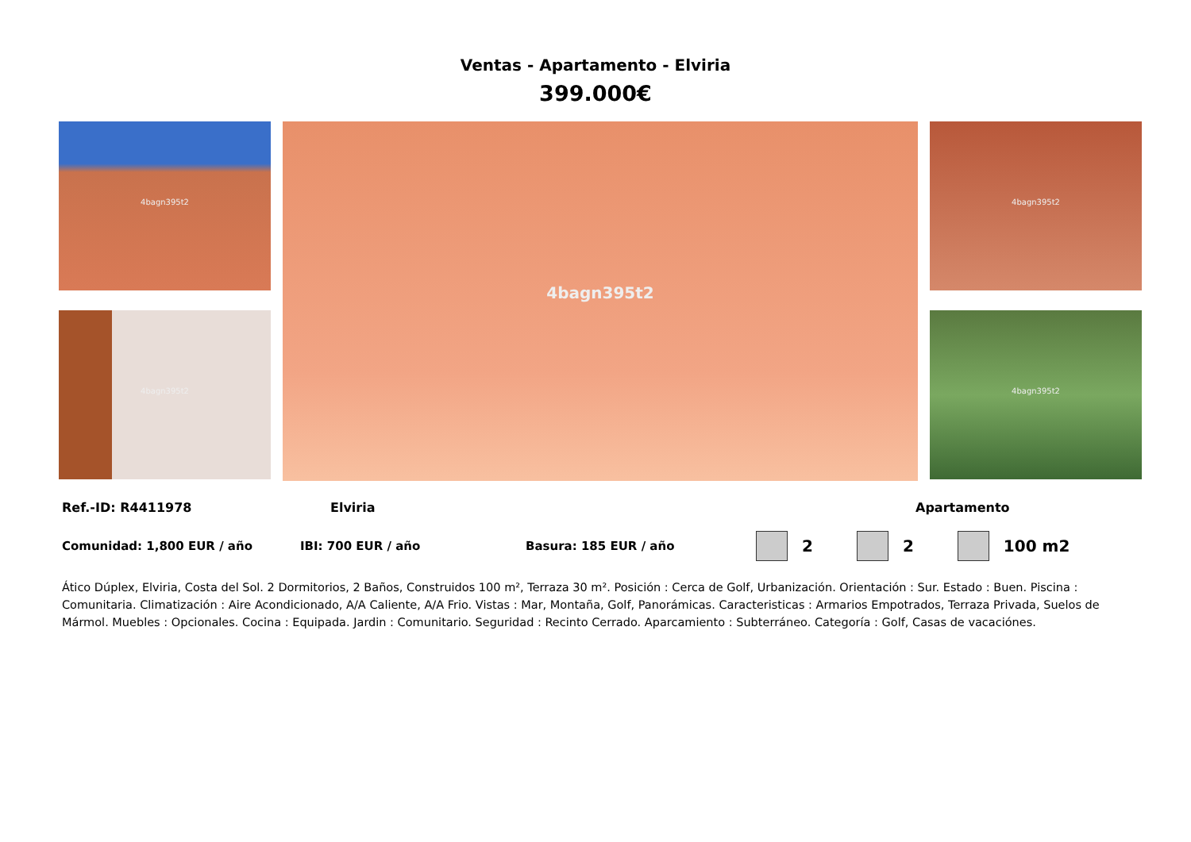Ventas - Apartamento - Elviria
399.000€
4bagn395t2
4bagn395t2
4bagn395t2
4bagn395t2
4bagn395t2
Ref.-ID: R4411978 Elviria Apartamento
Comunidad: 1,800 EUR / año IBI: 700 EUR / año Basura: 185 EUR / año 2 2 100 m2
Ático Dúplex, Elviria, Costa del Sol. 2 Dormitorios, 2 Baños, Construidos 100 m², Terraza 30 m². Posición : Cerca de Golf, Urbanización. Orientación : Sur. Estado : Buen. Piscina : Comunitaria. Climatización : Aire Acondicionado, A/A Caliente, A/A Frio. Vistas : Mar, Montaña, Golf, Panorámicas. Caracteristicas : Armarios Empotrados, Terraza Privada, Suelos de Mármol. Muebles : Opcionales. Cocina : Equipada. Jardin : Comunitario. Seguridad : Recinto Cerrado. Aparcamiento : Subterráneo. Categoría : Golf, Casas de vacaciónes.